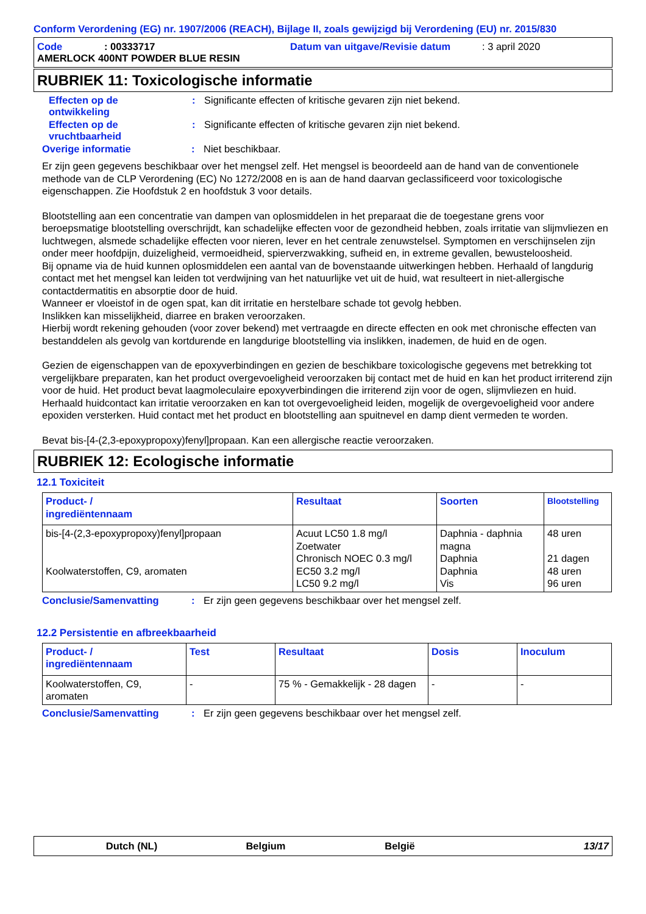Conform Verordening (EG) nr. 1907/2006 (REACH), Bijlage II, zoals gewijzigd bij Verordening (EU) nr. 2015/830
Code: 00333717 Datum van uitgave/Revisie datum: 3 april 2020
AMERLOCK 400NT POWDER BLUE RESIN
RUBRIEK 11: Toxicologische informatie
Effecten op de
ontwikkeling: Significante effecten of kritische gevaren zijn niet bekend.
Effecten op de
vruchtbaarheid: Significante effecten of kritische gevaren zijn niet bekend.
Overige informatie: Niet beschikbaar.
Er zijn geen gegevens beschikbaar over het mengsel zelf. Het mengsel is beoordeeld aan de hand van de conventionele methode van de CLP Verordening (EC) No 1272/2008 en is aan de hand daarvan geclassificeerd voor toxicologische eigenschappen. Zie Hoofdstuk 2 en hoofdstuk 3 voor details.
Blootstelling aan een concentratie van dampen van oplosmiddelen in het preparaat die de toegestane grens voor beroepsmatige blootstelling overschrijdt, kan schadelijke effecten voor de gezondheid hebben, zoals irritatie van slijmvliezen en luchtwegen, alsmede schadelijke effecten voor nieren, lever en het centrale zenuwstelsel. Symptomen en verschijnselen zijn onder meer hoofdpijn, duizeligheid, vermoeidheid, spierverzwakking, sufheid en, in extreme gevallen, bewusteloosheid.
Bij opname via de huid kunnen oplosmiddelen een aantal van de bovenstaande uitwerkingen hebben. Herhaald of langdurig contact met het mengsel kan leiden tot verdwijning van het natuurlijke vet uit de huid, wat resulteert in niet-allergische contactdermatitis en absorptie door de huid.
Wanneer er vloeistof in de ogen spat, kan dit irritatie en herstelbare schade tot gevolg hebben.
Inslikken kan misselijkheid, diarree en braken veroorzaken.
Hierbij wordt rekening gehouden (voor zover bekend) met vertraagde en directe effecten en ook met chronische effecten van bestanddelen als gevolg van kortdurende en langdurige blootstelling via inslikken, inademen, de huid en de ogen.
Gezien de eigenschappen van de epoxyverbindingen en gezien de beschikbare toxicologische gegevens met betrekking tot vergelijkbare preparaten, kan het product overgevoeligheid veroorzaken bij contact met de huid en kan het product irriterend zijn voor de huid. Het product bevat laagmoleculaire epoxyverbindingen die irriterend zijn voor de ogen, slijmvliezen en huid. Herhaald huidcontact kan irritatie veroorzaken en kan tot overgevoeligheid leiden, mogelijk de overgevoeligheid voor andere epoxiden versterken. Huid contact met het product en blootstelling aan spuitnevel en damp dient vermeden te worden.
Bevat bis-[4-(2,3-epoxypropoxy)fenyl]propaan. Kan een allergische reactie veroorzaken.
RUBRIEK 12: Ecologische informatie
12.1 Toxiciteit
| Product- / ingrediëntennaam | Resultaat | Soorten | Blootstelling |
| --- | --- | --- | --- |
| bis-[4-(2,3-epoxypropoxy)fenyl]propaan Koolwaterstoffen, C9, aromaten | Acuut LC50 1.8 mg/l Zoetwater Chronisch NOEC 0.3 mg/l EC50 3.2 mg/l LC50 9.2 mg/l | Daphnia - daphnia magna Daphnia Daphnia Vis | 48 uren 21 dagen 48 uren 96 uren |
Conclusie/Samenvatting: Er zijn geen gegevens beschikbaar over het mengsel zelf.
12.2 Persistentie en afbreekbaarheid
| Product- / ingrediëntennaam | Test | Resultaat | Dosis | Inoculum |
| --- | --- | --- | --- | --- |
| Koolwaterstoffen, C9, aromaten | - | 75 % - Gemakkelijk - 28 dagen | - | - |
Conclusie/Samenvatting: Er zijn geen gegevens beschikbaar over het mengsel zelf.
Dutch (NL) Belgium België 13/17